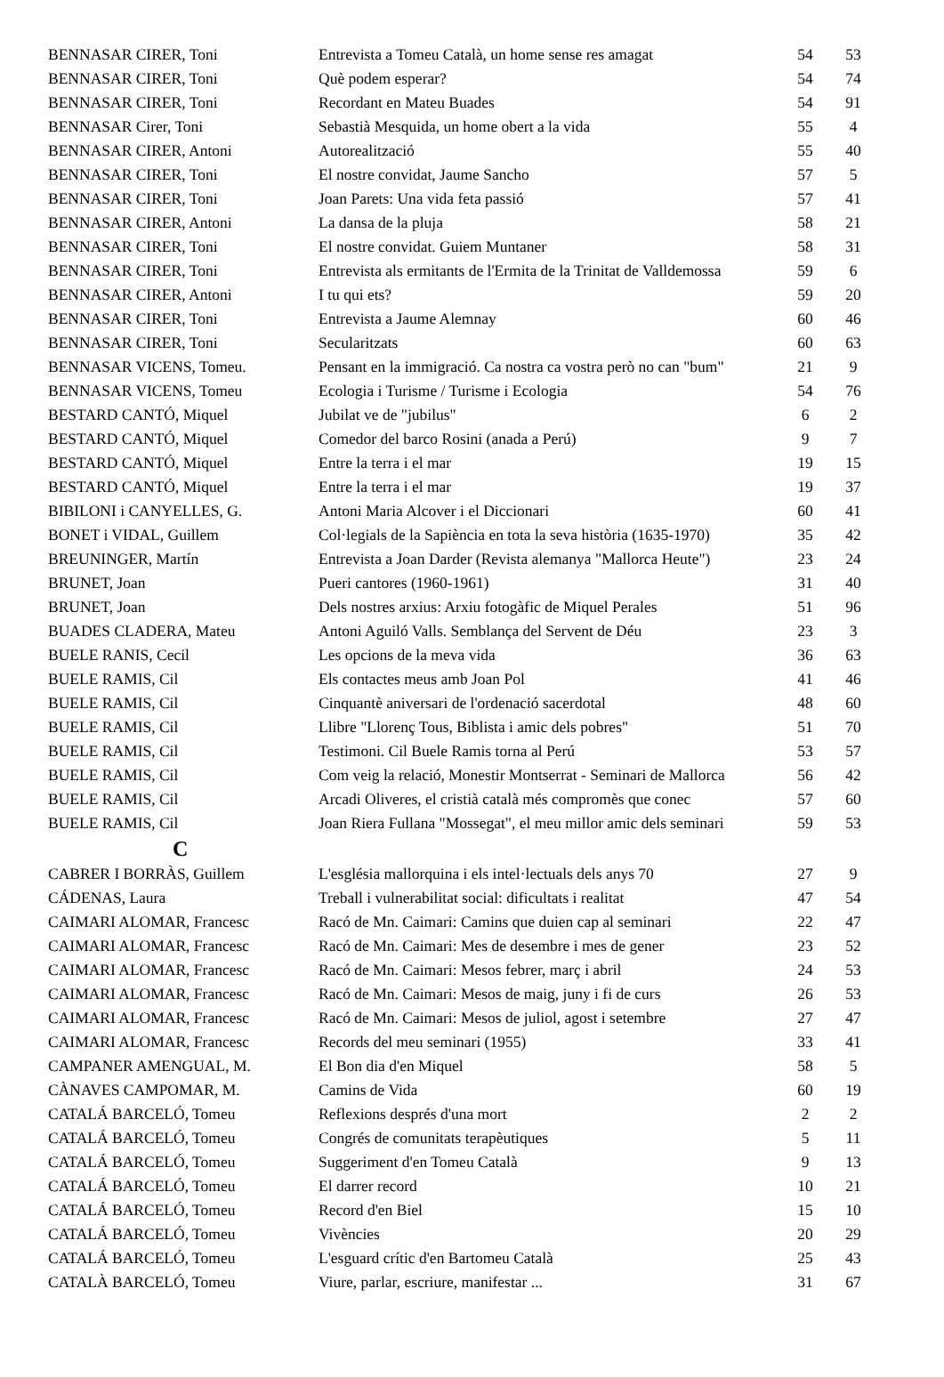| BENNASAR CIRER, Toni | Entrevista a Tomeu Català, un home sense res amagat | 54 | 53 |
| BENNASAR CIRER, Toni | Què podem esperar? | 54 | 74 |
| BENNASAR CIRER, Toni | Recordant en Mateu Buades | 54 | 91 |
| BENNASAR Cirer, Toni | Sebastià Mesquida, un home obert a la vida | 55 | 4 |
| BENNASAR CIRER, Antoni | Autorealització | 55 | 40 |
| BENNASAR CIRER, Toni | El nostre convidat, Jaume Sancho | 57 | 5 |
| BENNASAR CIRER, Toni | Joan Parets: Una vida feta passió | 57 | 41 |
| BENNASAR CIRER, Antoni | La dansa de la pluja | 58 | 21 |
| BENNASAR CIRER, Toni | El nostre convidat. Guiem Muntaner | 58 | 31 |
| BENNASAR CIRER, Toni | Entrevista als ermitants de l'Ermita de la Trinitat de Valldemossa | 59 | 6 |
| BENNASAR CIRER, Antoni | I tu qui ets? | 59 | 20 |
| BENNASAR CIRER, Toni | Entrevista a Jaume Alemnay | 60 | 46 |
| BENNASAR CIRER, Toni | Secularitzats | 60 | 63 |
| BENNASAR VICENS, Tomeu. | Pensant en la immigració. Ca nostra ca vostra però no can "bum" | 21 | 9 |
| BENNASAR VICENS, Tomeu | Ecologia i Turisme / Turisme i Ecologia | 54 | 76 |
| BESTARD CANTÓ, Miquel | Jubilat ve de "jubilus" | 6 | 2 |
| BESTARD CANTÓ, Miquel | Comedor del barco Rosini (anada a Perú) | 9 | 7 |
| BESTARD CANTÓ, Miquel | Entre la terra i el mar | 19 | 15 |
| BESTARD CANTÓ, Miquel | Entre la terra i el mar | 19 | 37 |
| BIBILONI i CANYELLES, G. | Antoni Maria Alcover i el Diccionari | 60 | 41 |
| BONET i VIDAL, Guillem | Col·legials de la Sapiència en tota la seva història (1635-1970) | 35 | 42 |
| BREUNINGER, Martín | Entrevista a Joan Darder (Revista alemanya "Mallorca Heute") | 23 | 24 |
| BRUNET, Joan | Pueri cantores (1960-1961) | 31 | 40 |
| BRUNET, Joan | Dels nostres arxius: Arxiu fotogàfic de Miquel Perales | 51 | 96 |
| BUADES CLADERA, Mateu | Antoni Aguiló Valls. Semblança del Servent de Déu | 23 | 3 |
| BUELE RANIS, Cecil | Les opcions de la meva vida | 36 | 63 |
| BUELE RAMIS, Cil | Els contactes meus amb Joan Pol | 41 | 46 |
| BUELE RAMIS, Cil | Cinquantè aniversari de l'ordenació sacerdotal | 48 | 60 |
| BUELE RAMIS, Cil | Llibre "Llorenç Tous, Biblista i amic dels pobres" | 51 | 70 |
| BUELE RAMIS, Cil | Testimoni. Cil Buele Ramis torna al Perú | 53 | 57 |
| BUELE RAMIS, Cil | Com veig la relació, Monestir Montserrat - Seminari de Mallorca | 56 | 42 |
| BUELE RAMIS, Cil | Arcadi Oliveres, el cristià català més compromès que conec | 57 | 60 |
| BUELE RAMIS, Cil | Joan Riera Fullana "Mossegat", el meu millor amic dels seminari | 59 | 53 |
| C | | | |
| CABRER I BORRÀS, Guillem | L'església mallorquina i els intel·lectuals dels anys 70 | 27 | 9 |
| CÁDENAS, Laura | Treball i vulnerabilitat social: dificultats i realitat | 47 | 54 |
| CAIMARI ALOMAR, Francesc | Racó de Mn. Caimari: Camins que duien cap al seminari | 22 | 47 |
| CAIMARI ALOMAR, Francesc | Racó de Mn. Caimari: Mes de desembre i mes de gener | 23 | 52 |
| CAIMARI ALOMAR, Francesc | Racó de Mn. Caimari: Mesos febrer, març i abril | 24 | 53 |
| CAIMARI ALOMAR, Francesc | Racó de Mn. Caimari: Mesos de maig, juny i fi de curs | 26 | 53 |
| CAIMARI ALOMAR, Francesc | Racó de Mn. Caimari: Mesos de juliol, agost i setembre | 27 | 47 |
| CAIMARI ALOMAR, Francesc | Records del meu seminari (1955) | 33 | 41 |
| CAMPANER AMENGUAL, M. | El Bon dia d'en Miquel | 58 | 5 |
| CÀNAVES CAMPOMAR, M. | Camins de Vida | 60 | 19 |
| CATALÁ BARCELÓ, Tomeu | Reflexions després d'una mort | 2 | 2 |
| CATALÁ BARCELÓ, Tomeu | Congrés de comunitats terapèutiques | 5 | 11 |
| CATALÁ BARCELÓ, Tomeu | Suggeriment d'en Tomeu Català | 9 | 13 |
| CATALÁ BARCELÓ, Tomeu | El darrer record | 10 | 21 |
| CATALÁ BARCELÓ, Tomeu | Record d'en Biel | 15 | 10 |
| CATALÁ BARCELÓ, Tomeu | Vivències | 20 | 29 |
| CATALÁ BARCELÓ, Tomeu | L'esguard crític d'en Bartomeu Català | 25 | 43 |
| CATALÀ BARCELÓ, Tomeu | Viure, parlar, escriure, manifestar ... | 31 | 67 |